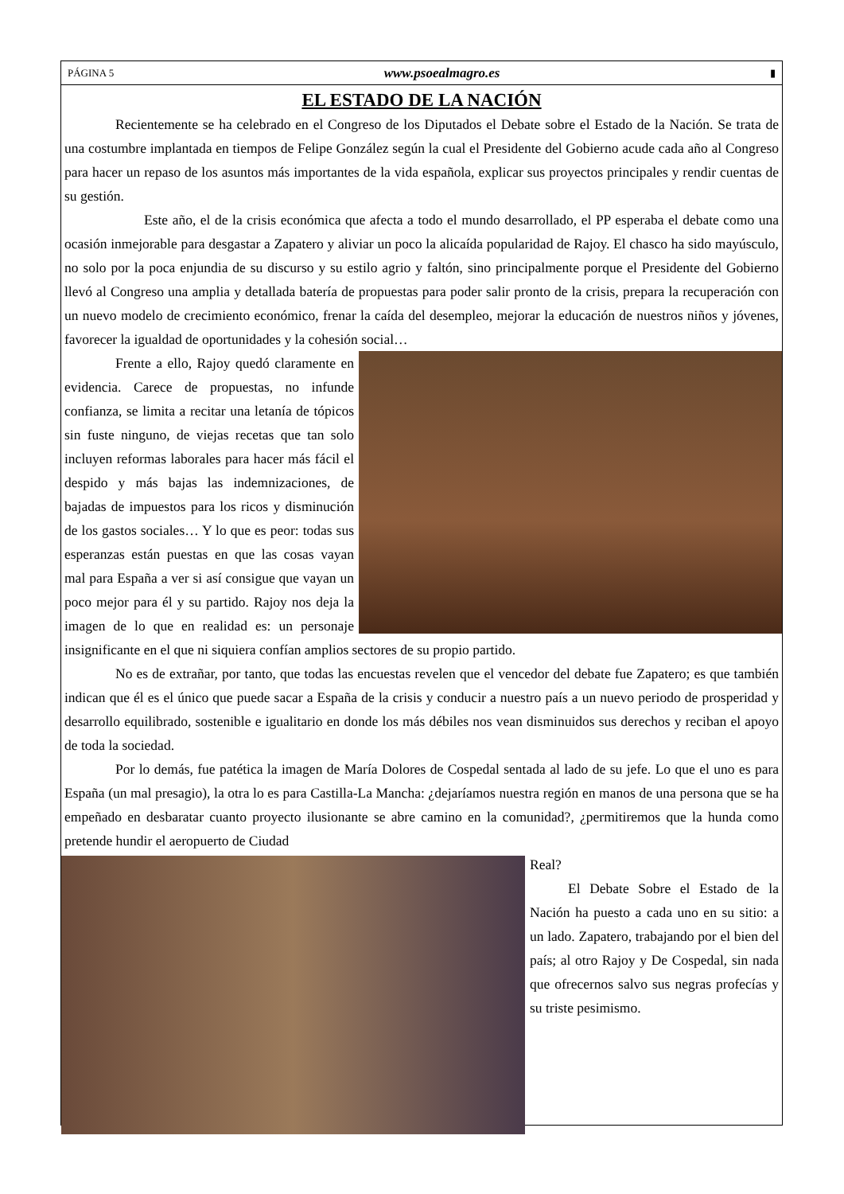PÁGINA 5 www.psoealmagro.es ▮
EL ESTADO DE LA NACIÓN
Recientemente se ha celebrado en el Congreso de los Diputados el Debate sobre el Estado de la Nación. Se trata de una costumbre implantada en tiempos de Felipe González según la cual el Presidente del Gobierno acude cada año al Congreso para hacer un repaso de los asuntos más importantes de la vida española, explicar sus proyectos principales y rendir cuentas de su gestión.
Este año, el de la crisis económica que afecta a todo el mundo desarrollado, el PP esperaba el debate como una ocasión inmejorable para desgastar a Zapatero y aliviar un poco la alicaída popularidad de Rajoy. El chasco ha sido mayúsculo, no solo por la poca enjundia de su discurso y su estilo agrio y faltón, sino principalmente porque el Presidente del Gobierno llevó al Congreso una amplia y detallada batería de propuestas para poder salir pronto de la crisis, prepara la recuperación con un nuevo modelo de crecimiento económico, frenar la caída del desempleo, mejorar la educación de nuestros niños y jóvenes, favorecer la igualdad de oportunidades y la cohesión social…
Frente a ello, Rajoy quedó claramente en evidencia. Carece de propuestas, no infunde confianza, se limita a recitar una letanía de tópicos sin fuste ninguno, de viejas recetas que tan solo incluyen reformas laborales para hacer más fácil el despido y más bajas las indemnizaciones, de bajadas de impuestos para los ricos y disminución de los gastos sociales… Y lo que es peor: todas sus esperanzas están puestas en que las cosas vayan mal para España a ver si así consigue que vayan un poco mejor para él y su partido. Rajoy nos deja la imagen de lo que en realidad es: un personaje insignificante en el que ni siquiera confían amplios sectores de su propio partido.
No es de extrañar, por tanto, que todas las encuestas revelen que el vencedor del debate fue Zapatero; es que también indican que él es el único que puede sacar a España de la crisis y conducir a nuestro país a un nuevo periodo de prosperidad y desarrollo equilibrado, sostenible e igualitario en donde los más débiles nos vean disminuidos sus derechos y reciban el apoyo de toda la sociedad.
Por lo demás, fue patética la imagen de María Dolores de Cospedal sentada al lado de su jefe. Lo que el uno es para España (un mal presagio), la otra lo es para Castilla-La Mancha: ¿dejaríamos nuestra región en manos de una persona que se ha empeñado en desbaratar cuanto proyecto ilusionante se abre camino en la comunidad?, ¿permitiremos que la hunda como pretende hundir el aeropuerto de Ciudad
Real?
El Debate Sobre el Estado de la Nación ha puesto a cada uno en su sitio: a un lado. Zapatero, trabajando por el bien del país; al otro Rajoy y De Cospedal, sin nada que ofrecernos salvo sus negras profecías y su triste pesimismo.